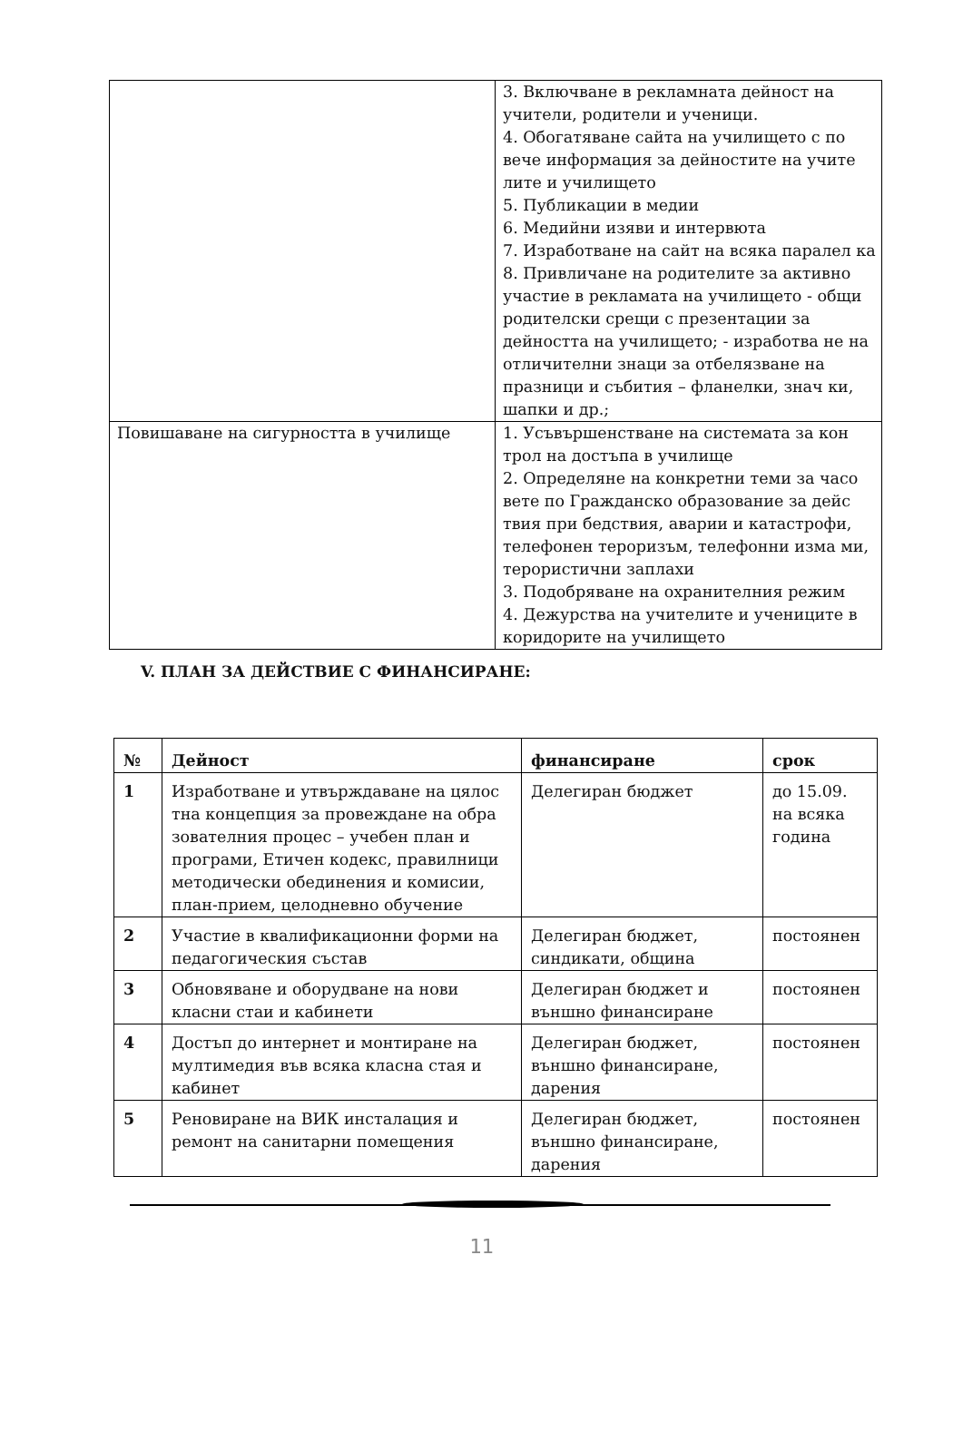| | 3. Включване в рекламната дейност на учители, родители и ученици. 4. Обогатяване сайта на училището с по вече информация за дейностите на учите лите и училището 5. Публикации в медии 6. Медийни изяви и интервюта 7. Изработване на сайт на всяка паралел ка 8. Привличане на родителите за активно участие в рекламата на училището - общи родителски срещи с презентации за дейността на училището; - изработва не на отличителни знаци за отбелязване на празници и събития – фланелки, знач ки, шапки и др.; |
| Повишаване на сигурността в училище | 1. Усъвършенстване на системата за кон трол на достъпа в училище 2. Определяне на конкретни теми за часо вете по Гражданско образование за дейс твия при бедствия, аварии и катастрофи, телефонен тероризъм, телефонни изма ми, терористични заплахи 3. Подобряване на охранителния режим 4. Дежурства на учителите и учениците в коридорите на училището |
V. ПЛАН ЗА ДЕЙСТВИЕ С ФИНАНСИРАНЕ:
| № | Дейност | финансиране | срок |
| --- | --- | --- | --- |
| 1 | Изработване и утвърждаване на цялос тна концепция за провеждане на обра зователния процес – учебен план и програми, Етичен кодекс, правилници методически обединения и комисии, план-прием, целодневно обучение | Делегиран бюджет | до 15.09. на всяка година |
| 2 | Участие в квалификационни форми на педагогическия състав | Делегиран бюджет, синдикати, община | постоянен |
| 3 | Обновяване и оборудване на нови класни стаи и кабинети | Делегиран бюджет и външно финансиране | постоянен |
| 4 | Достъп до интернет и монтиране на мултимедия във всяка класна стая и кабинет | Делегиран бюджет, външно финансиране, дарения | постоянен |
| 5 | Реновиране на ВИК инсталация и ремонт на санитарни помещения | Делегиран бюджет, външно финансиране, дарения | постоянен |
11